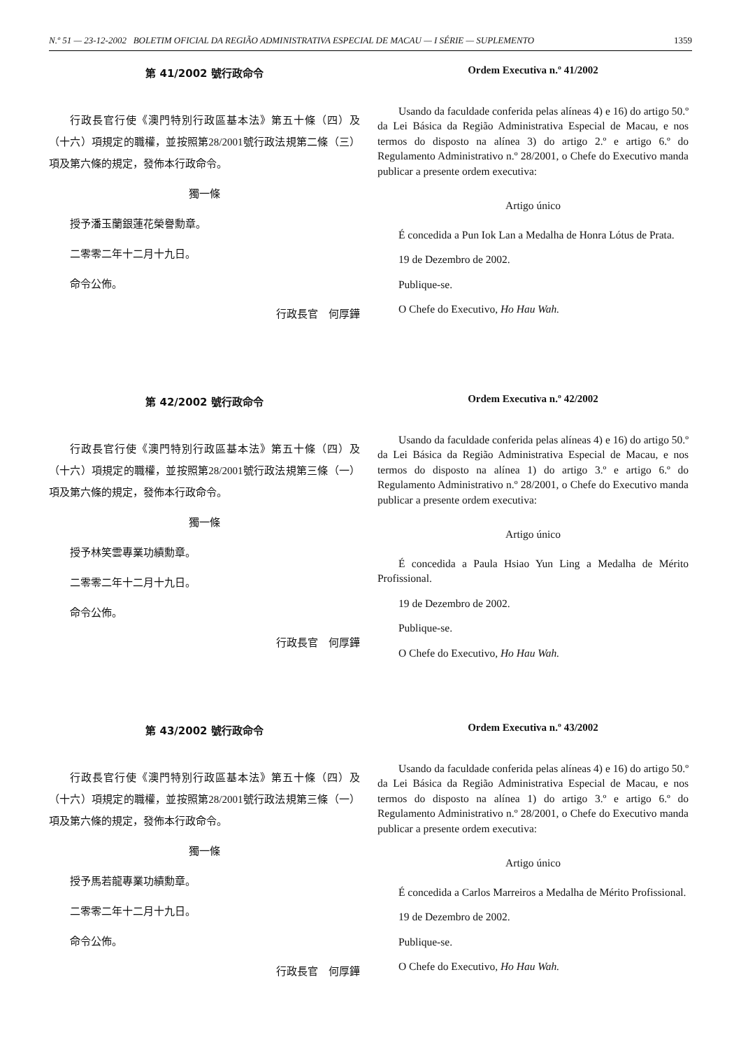N.º 51 — 23-12-2002 BOLETIM OFICIAL DA REGIÃO ADMINISTRATIVA ESPECIAL DE MACAU — I SÉRIE — SUPLEMENTO 1359
第 41/2002 號行政命令
行政長官行使《澳門特別行政區基本法》第五十條（四）及（十六）項規定的職權，並按照第28/2001號行政法規第二條（三）項及第六條的規定，發佈本行政命令。
獨一條
授予潘玉蘭銀蓮花榮譽勳章。
二零零二年十二月十九日。
命令公佈。
行政長官　何厚鏵
Ordem Executiva n.º 41/2002
Usando da faculdade conferida pelas alíneas 4) e 16) do artigo 50.º da Lei Básica da Região Administrativa Especial de Macau, e nos termos do disposto na alínea 3) do artigo 2.º e artigo 6.º do Regulamento Administrativo n.º 28/2001, o Chefe do Executivo manda publicar a presente ordem executiva:
Artigo único
É concedida a Pun Iok Lan a Medalha de Honra Lótus de Prata.
19 de Dezembro de 2002.
Publique-se.
O Chefe do Executivo, Ho Hau Wah.
第 42/2002 號行政命令
行政長官行使《澳門特別行政區基本法》第五十條（四）及（十六）項規定的職權，並按照第28/2001號行政法規第三條（一）項及第六條的規定，發佈本行政命令。
獨一條
授予林笑雲專業功績勳章。
二零零二年十二月十九日。
命令公佈。
行政長官　何厚鏵
Ordem Executiva n.º 42/2002
Usando da faculdade conferida pelas alíneas 4) e 16) do artigo 50.º da Lei Básica da Região Administrativa Especial de Macau, e nos termos do disposto na alínea 1) do artigo 3.º e artigo 6.º do Regulamento Administrativo n.º 28/2001, o Chefe do Executivo manda publicar a presente ordem executiva:
Artigo único
É concedida a Paula Hsiao Yun Ling a Medalha de Mérito Profissional.
19 de Dezembro de 2002.
Publique-se.
O Chefe do Executivo, Ho Hau Wah.
第 43/2002 號行政命令
行政長官行使《澳門特別行政區基本法》第五十條（四）及（十六）項規定的職權，並按照第28/2001號行政法規第三條（一）項及第六條的規定，發佈本行政命令。
獨一條
授予馬若龍專業功績勳章。
二零零二年十二月十九日。
命令公佈。
行政長官　何厚鏵
Ordem Executiva n.º 43/2002
Usando da faculdade conferida pelas alíneas 4) e 16) do artigo 50.º da Lei Básica da Região Administrativa Especial de Macau, e nos termos do disposto na alínea 1) do artigo 3.º e artigo 6.º do Regulamento Administrativo n.º 28/2001, o Chefe do Executivo manda publicar a presente ordem executiva:
Artigo único
É concedida a Carlos Marreiros a Medalha de Mérito Profissional.
19 de Dezembro de 2002.
Publique-se.
O Chefe do Executivo, Ho Hau Wah.